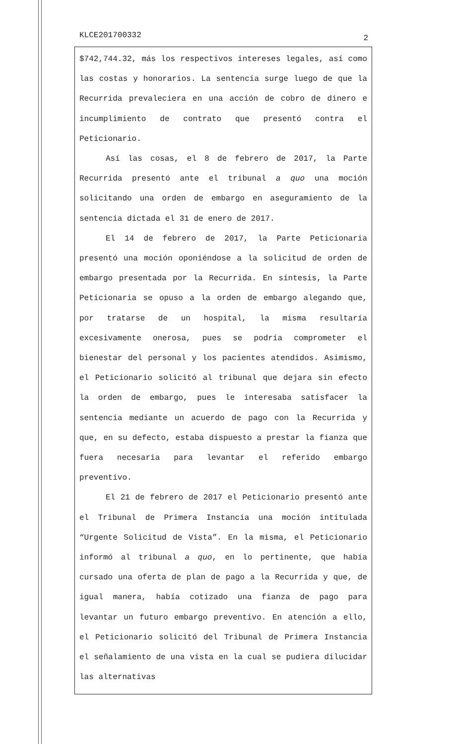KLCE201700332 2
$742,744.32, más los respectivos intereses legales, así como las costas y honorarios. La sentencia surge luego de que la Recurrida prevaleciera en una acción de cobro de dinero e incumplimiento de contrato que presentó contra el Peticionario.
Así las cosas, el 8 de febrero de 2017, la Parte Recurrida presentó ante el tribunal a quo una moción solicitando una orden de embargo en aseguramiento de la sentencia dictada el 31 de enero de 2017.
El 14 de febrero de 2017, la Parte Peticionaria presentó una moción oponiéndose a la solicitud de orden de embargo presentada por la Recurrida. En síntesis, la Parte Peticionaria se opuso a la orden de embargo alegando que, por tratarse de un hospital, la misma resultaría excesivamente onerosa, pues se podría comprometer el bienestar del personal y los pacientes atendidos. Asimismo, el Peticionario solicitó al tribunal que dejara sin efecto la orden de embargo, pues le interesaba satisfacer la sentencia mediante un acuerdo de pago con la Recurrida y que, en su defecto, estaba dispuesto a prestar la fianza que fuera necesaria para levantar el referido embargo preventivo.
El 21 de febrero de 2017 el Peticionario presentó ante el Tribunal de Primera Instancia una moción intitulada “Urgente Solicitud de Vista”. En la misma, el Peticionario informó al tribunal a quo, en lo pertinente, que había cursado una oferta de plan de pago a la Recurrida y que, de igual manera, había cotizado una fianza de pago para levantar un futuro embargo preventivo. En atención a ello, el Peticionario solicitó del Tribunal de Primera Instancia el señalamiento de una vista en la cual se pudiera dilucidar las alternativas